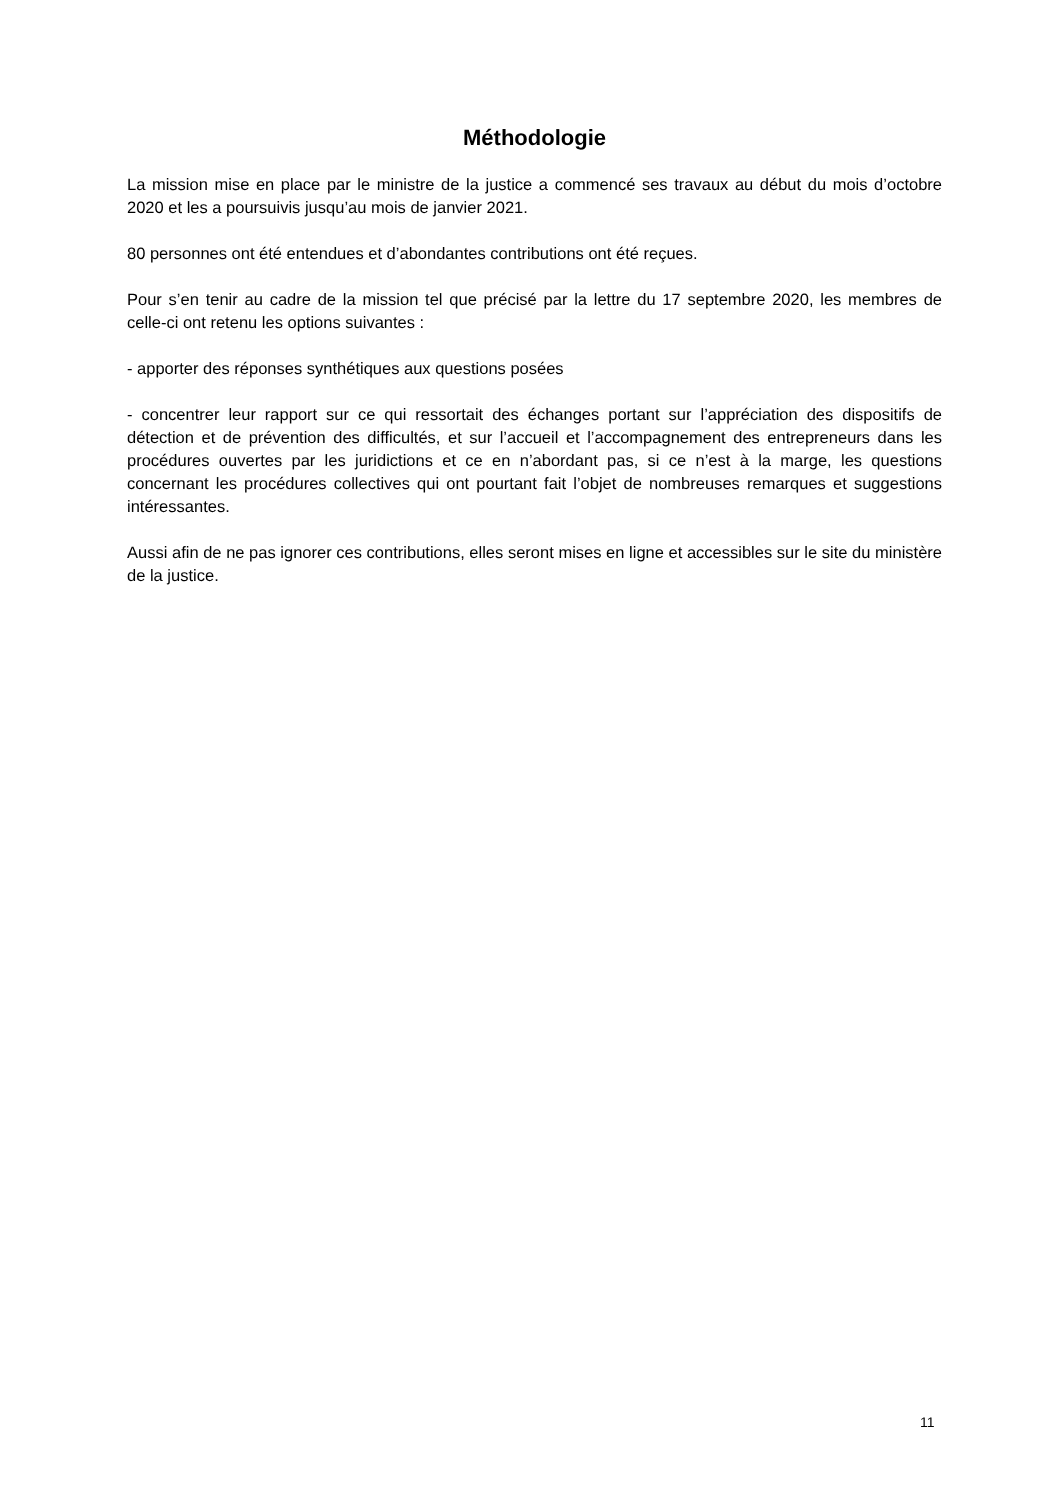Méthodologie
La mission mise en place par le ministre de la justice a commencé ses travaux au début du mois d’octobre 2020 et les a poursuivis jusqu’au mois de janvier 2021.
80 personnes ont été entendues et d’abondantes contributions ont été reçues.
Pour s’en tenir au cadre de la mission tel que précisé par la lettre du 17 septembre 2020, les membres de celle-ci ont retenu les options suivantes :
- apporter des réponses synthétiques aux questions posées
- concentrer leur rapport sur ce qui ressortait des échanges portant sur l’appréciation des dispositifs de détection et de prévention des difficultés, et sur l’accueil et l’accompagnement des entrepreneurs dans les procédures ouvertes par les juridictions et ce en n’abordant pas, si ce n’est à la marge, les questions concernant les procédures collectives qui ont pourtant fait l’objet de nombreuses remarques et suggestions intéressantes.
Aussi afin de ne pas ignorer ces contributions, elles seront mises en ligne et accessibles sur le site du ministère de la justice.
11